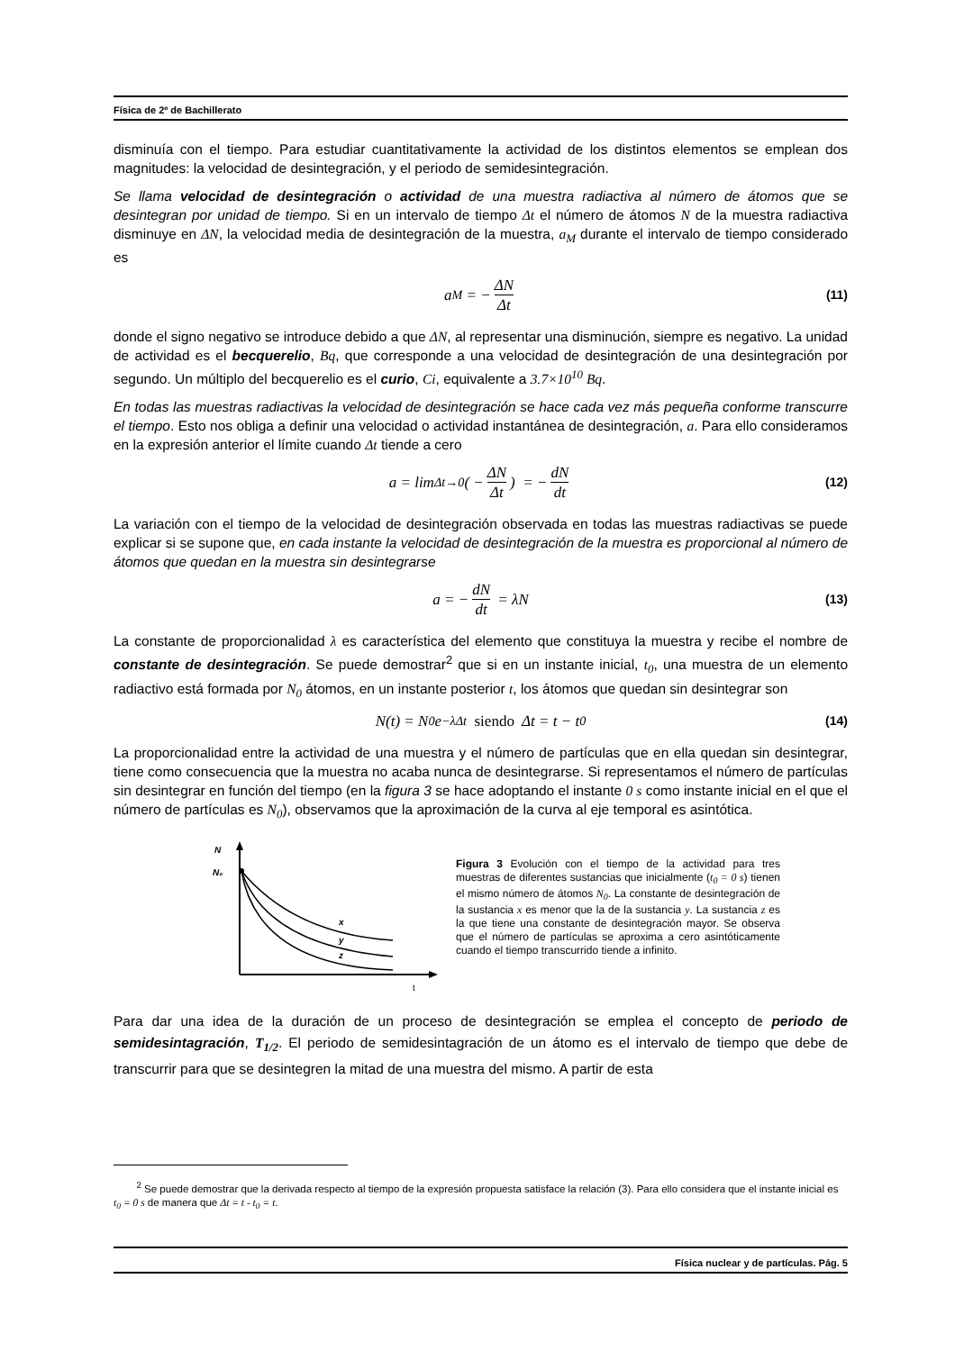Física de 2º de Bachillerato
disminuía con el tiempo. Para estudiar cuantitativamente la actividad de los distintos elementos se emplean dos magnitudes: la velocidad de desintegración, y el periodo de semidesintegración.
Se llama velocidad de desintegración o actividad de una muestra radiactiva al número de átomos que se desintegran por unidad de tiempo. Si en un intervalo de tiempo Δt el número de átomos N de la muestra radiactiva disminuye en ΔN, la velocidad media de desintegración de la muestra, a<sub>M</sub> durante el intervalo de tiempo considerado es
a<sub>M</sub> = − ΔN Δt (11)
donde el signo negativo se introduce debido a que ΔN, al representar una disminución, siempre es negativo. La unidad de actividad es el becquerelio, Bq, que corresponde a una velocidad de desintegración de una desintegración por segundo. Un múltiplo del becquerelio es el curio, Ci, equivalente a 3.7×10<sup>10</sup> Bq.
En todas las muestras radiactivas la velocidad de desintegración se hace cada vez más pequeña conforme transcurre el tiempo. Esto nos obliga a definir una velocidad o actividad instantánea de desintegración, a. Para ello consideramos en la expresión anterior el límite cuando Δt tiende a cero
a = lim<sub>Δt→0</sub> ( − ΔN Δt) = − dN dt (12)
La variación con el tiempo de la velocidad de desintegración observada en todas las muestras radiactivas se puede explicar si se supone que, en cada instante la velocidad de desintegración de la muestra es proporcional al número de átomos que quedan en la muestra sin desintegrarse
a = − dN dt = λN (13)
La constante de proporcionalidad λ es característica del elemento que constituya la muestra y recibe el nombre de constante de desintegración. Se puede demostrar<sup>2</sup> que si en un instante inicial, t<sub>0</sub>, una muestra de un elemento radiactivo está formada por N<sub>0</sub> átomos, en un instante posterior t, los átomos que quedan sin desintegrar son
N(t) = N<sub>0</sub>e<sup>−λΔt</sup> siendo Δt = t − t<sub>0</sub> (14)
La proporcionalidad entre la actividad de una muestra y el número de partículas que en ella quedan sin desintegrar, tiene como consecuencia que la muestra no acaba nunca de desintegrarse. Si representamos el número de partículas sin desintegrar en función del tiempo (en la figura 3 se hace adoptando el instante 0 s como instante inicial en el que el número de partículas es N<sub>0</sub>), observamos que la aproximación de la curva al eje temporal es asintótica.
N
N₀
x
y
z
t
Figura 3 Evolución con el tiempo de la actividad para tres muestras de diferentes sustancias que inicialmente (t<sub>0</sub> = 0 s) tienen el mismo número de átomos N<sub>0</sub>. La constante de desintegración de la sustancia x es menor que la de la sustancia y. La sustancia z es la que tiene una constante de desintegración mayor. Se observa que el número de partículas se aproxima a cero asintóticamente cuando el tiempo transcurrido tiende a infinito.
Para dar una idea de la duración de un proceso de desintegración se emplea el concepto de periodo de semidesintagración, T<sub>1/2</sub>. El periodo de semidesintagración de un átomo es el intervalo de tiempo que debe de transcurrir para que se desintegren la mitad de una muestra del mismo. A partir de esta
<sup>2</sup> Se puede demostrar que la derivada respecto al tiempo de la expresión propuesta satisface la relación (3). Para ello considera que el instante inicial es t<sub>0</sub> = 0 s de manera que Δt = t - t<sub>0</sub> = t.
Física nuclear y de partículas. Pág. 5